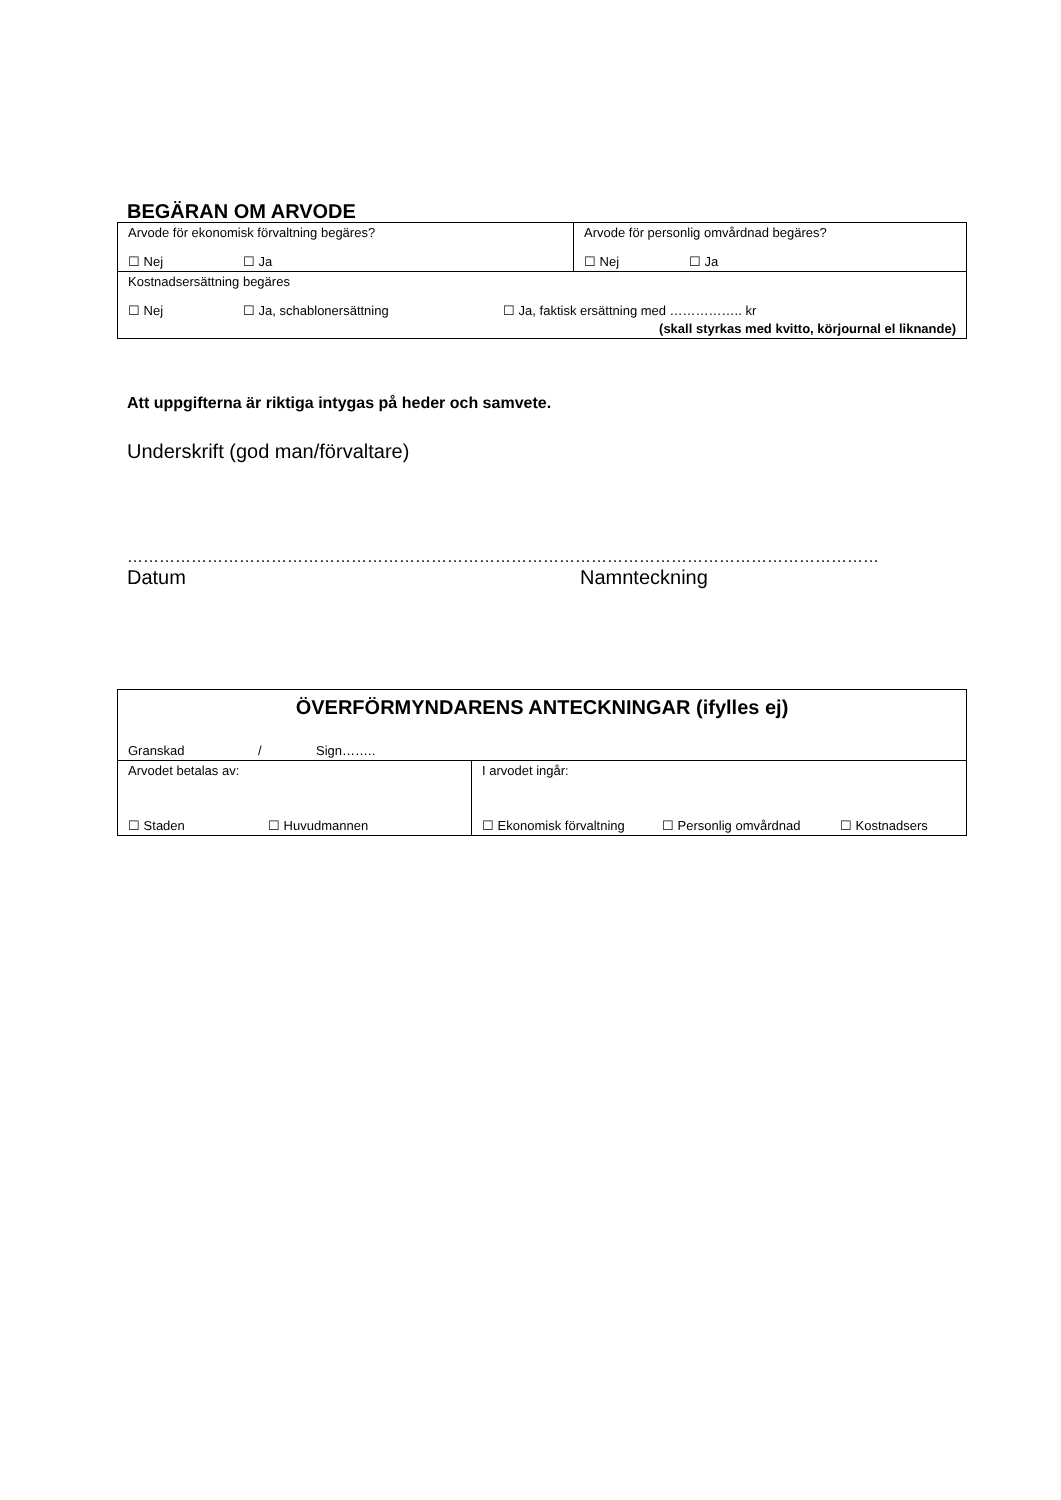BEGÄRAN OM ARVODE
| Arvode för ekonomisk förvaltning begäres? ☐ Nej ☐ Ja | Arvode för personlig omvårdnad begäres? ☐ Nej ☐ Ja |
| Kostnadsersättning begäres ☐ Nej ☐ Ja, schablonersättning ☐ Ja, faktisk ersättning med …………….. kr (skall styrkas med kvitto, körjournal el liknande) | |
Att uppgifterna är riktiga intygas på heder och samvete.
Underskrift (god man/förvaltare)
……………………………………………………………………………………………………………………………
Datum Namnteckning
| ÖVERFÖRMYNDARENS ANTECKNINGAR (ifylles ej) Granskad / Sign…….. | |
| Arvodet betalas av: ☐ Staden ☐ Huvudmannen | I arvodet ingår: ☐ Ekonomisk förvaltning ☐ Personlig omvårdnad ☐ Kostnadsers |